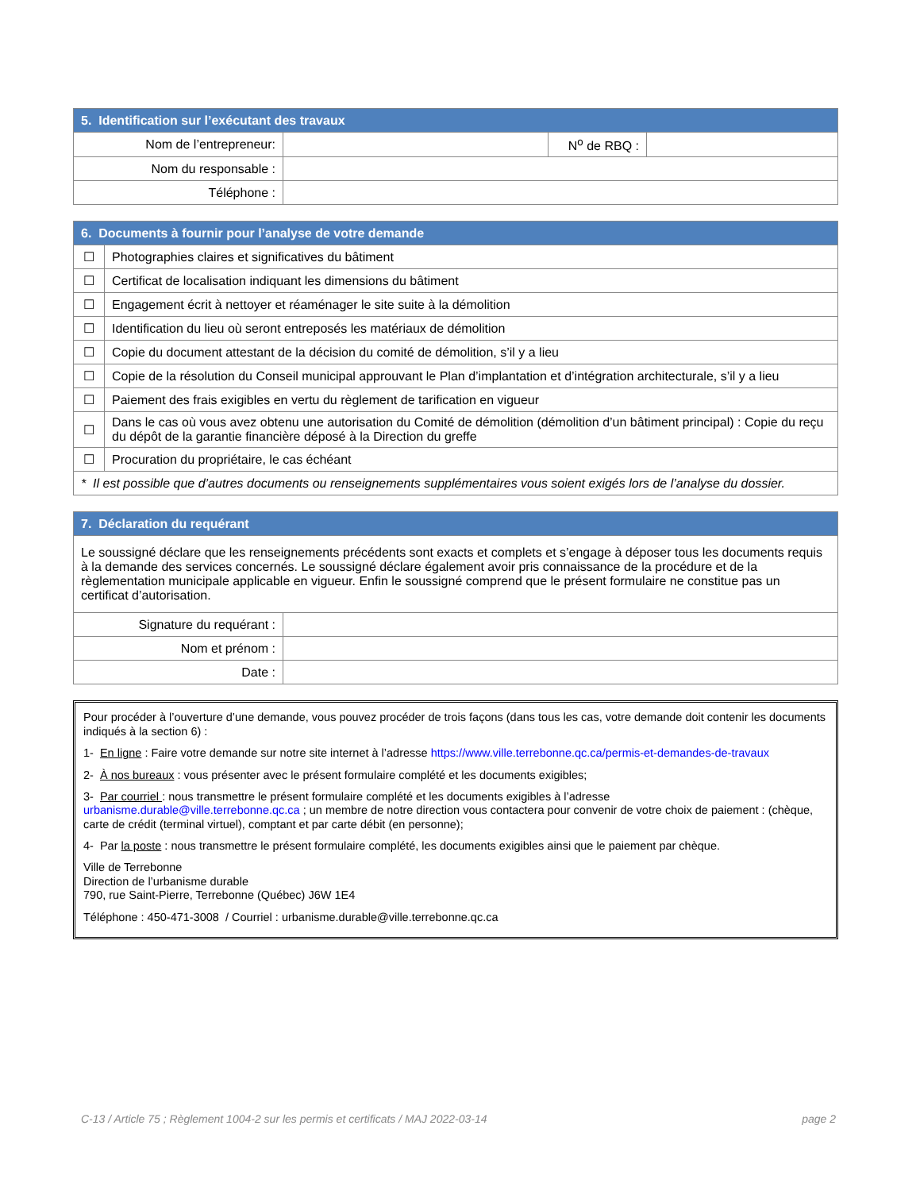| 5. Identification sur l’exécutant des travaux | | | |
| --- | --- | --- | --- |
| Nom de l’entrepreneur: | | N<sup>o</sup> de RBQ : | |
| Nom du responsable : | | | |
| Téléphone : | | | |
| 6. Documents à fournir pour l’analyse de votre demande | |
| --- | --- |
| ☐ | Photographies claires et significatives du bâtiment |
| ☐ | Certificat de localisation indiquant les dimensions du bâtiment |
| ☐ | Engagement écrit à nettoyer et réaménager le site suite à la démolition |
| ☐ | Identification du lieu où seront entreposés les matériaux de démolition |
| ☐ | Copie du document attestant de la décision du comité de démolition, s’il y a lieu |
| ☐ | Copie de la résolution du Conseil municipal approuvant le Plan d’implantation et d’intégration architecturale, s’il y a lieu |
| ☐ | Paiement des frais exigibles en vertu du règlement de tarification en vigueur |
| ☐ | Dans le cas où vous avez obtenu une autorisation du Comité de démolition (démolition d’un bâtiment principal) : Copie du reçu du dépôt de la garantie financière déposé à la Direction du greffe |
| ☐ | Procuration du propriétaire, le cas échéant |
| * Il est possible que d’autres documents ou renseignements supplémentaires vous soient exigés lors de l’analyse du dossier. | |
| 7. Déclaration du requérant | |
| --- | --- |
| Le soussigné déclare que les renseignements précédents sont exacts et complets et s’engage à déposer tous les documents requis à la demande des services concernés. Le soussigné déclare également avoir pris connaissance de la procédure et de la règlementation municipale applicable en vigueur. Enfin le soussigné comprend que le présent formulaire ne constitue pas un certificat d’autorisation. | |
| Signature du requérant : | |
| Nom et prénom : | |
| Date : | |
Pour procéder à l’ouverture d’une demande, vous pouvez procéder de trois façons (dans tous les cas, votre demande doit contenir les documents indiqués à la section 6) :
1- En ligne : Faire votre demande sur notre site internet à l’adresse https://www.ville.terrebonne.qc.ca/permis-et-demandes-de-travaux
2- À nos bureaux : vous présenter avec le présent formulaire complété et les documents exigibles;
3- Par courriel : nous transmettre le présent formulaire complété et les documents exigibles à l’adresse urbanisme.durable@ville.terrebonne.qc.ca ; un membre de notre direction vous contactera pour convenir de votre choix de paiement : (chèque, carte de crédit (terminal virtuel), comptant et par carte débit (en personne);
4- Par la poste : nous transmettre le présent formulaire complété, les documents exigibles ainsi que le paiement par chèque.
Ville de Terrebonne
Direction de l’urbanisme durable
790, rue Saint-Pierre, Terrebonne (Québec) J6W 1E4
Téléphone : 450-471-3008 / Courriel : urbanisme.durable@ville.terrebonne.qc.ca
C-13 / Article 75 ; Règlement 1004-2 sur les permis et certificats / MAJ 2022-03-14 page 2